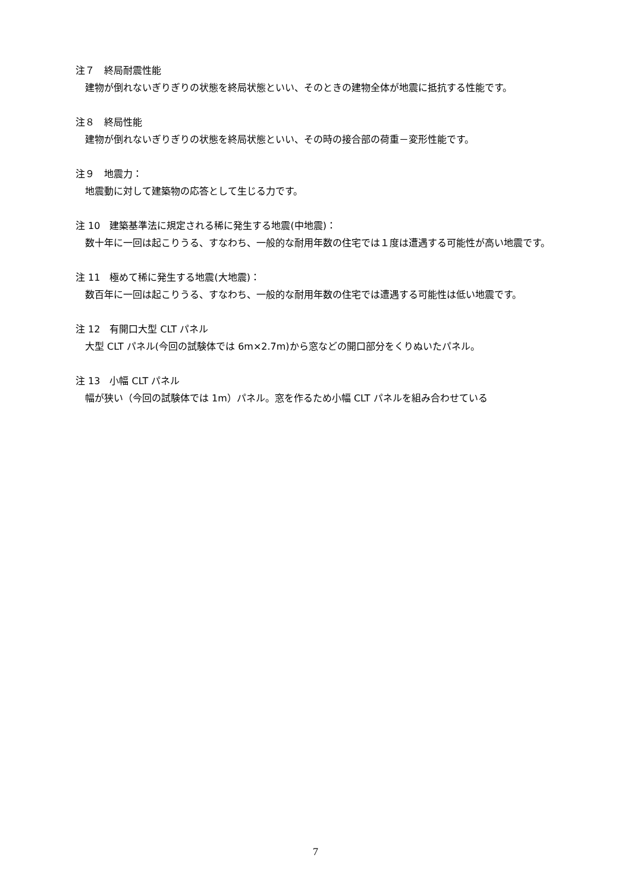注７　終局耐震性能
建物が倒れないぎりぎりの状態を終局状態といい、そのときの建物全体が地震に抵抗する性能です。
注８　終局性能
建物が倒れないぎりぎりの状態を終局状態といい、その時の接合部の荷重－変形性能です。
注９　地震力：
地震動に対して建築物の応答として生じる力です。
注 10　建築基準法に規定される稀に発生する地震(中地震)：
数十年に一回は起こりうる、すなわち、一般的な耐用年数の住宅では１度は遭遇する可能性が高い地震です。
注 11　極めて稀に発生する地震(大地震)：
数百年に一回は起こりうる、すなわち、一般的な耐用年数の住宅では遭遇する可能性は低い地震です。
注 12　有開口大型 CLT パネル
大型 CLT パネル(今回の試験体では 6m×2.7m)から窓などの開口部分をくりぬいたパネル。
注 13　小幅 CLT パネル
幅が狭い（今回の試験体では 1m）パネル。窓を作るため小幅 CLT パネルを組み合わせている
7